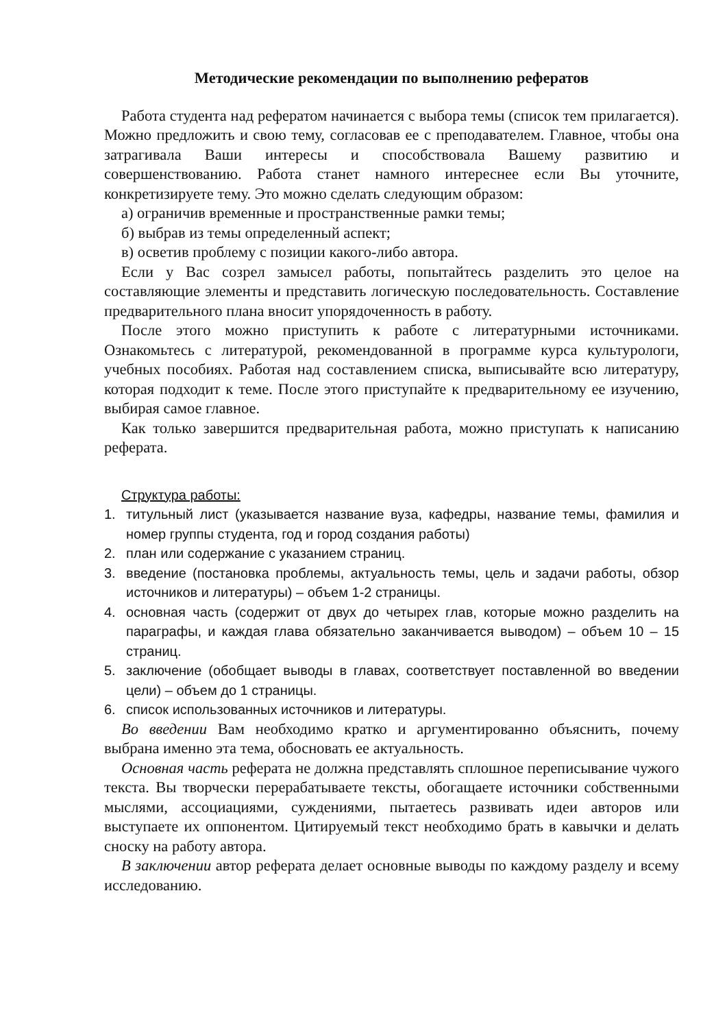Методические рекомендации по выполнению рефератов
Работа студента над рефератом начинается с выбора темы (список тем прилагается). Можно предложить и свою тему, согласовав ее с преподавателем. Главное, чтобы она затрагивала Ваши интересы и способствовала Вашему развитию и совершенствованию. Работа станет намного интереснее если Вы уточните, конкретизируете тему. Это можно сделать следующим образом:
а) ограничив временные и пространственные рамки темы;
б) выбрав из темы определенный аспект;
в) осветив проблему с позиции какого-либо автора.
Если у Вас созрел замысел работы, попытайтесь разделить это целое на составляющие элементы и представить логическую последовательность. Составление предварительного плана вносит упорядоченность в работу.
После этого можно приступить к работе с литературными источниками. Ознакомьтесь с литературой, рекомендованной в программе курса культурологи, учебных пособиях. Работая над составлением списка, выписывайте всю литературу, которая подходит к теме. После этого приступайте к предварительному ее изучению, выбирая самое главное.
Как только завершится предварительная работа, можно приступать к написанию реферата.
Структура работы:
1. титульный лист (указывается название вуза, кафедры, название темы, фамилия и номер группы студента, год и город создания работы)
2. план или содержание с указанием страниц.
3. введение (постановка проблемы, актуальность темы, цель и задачи работы, обзор источников и литературы) – объем 1-2 страницы.
4. основная часть (содержит от двух до четырех глав, которые можно разделить на параграфы, и каждая глава обязательно заканчивается выводом) – объем 10 – 15 страниц.
5. заключение (обобщает выводы в главах, соответствует поставленной во введении цели) – объем до 1 страницы.
6. список использованных источников и литературы.
Во введении Вам необходимо кратко и аргументированно объяснить, почему выбрана именно эта тема, обосновать ее актуальность.
Основная часть реферата не должна представлять сплошное переписывание чужого текста. Вы творчески перерабатываете тексты, обогащаете источники собственными мыслями, ассоциациями, суждениями, пытаетесь развивать идеи авторов или выступаете их оппонентом. Цитируемый текст необходимо брать в кавычки и делать сноску на работу автора.
В заключении автор реферата делает основные выводы по каждому разделу и всему исследованию.